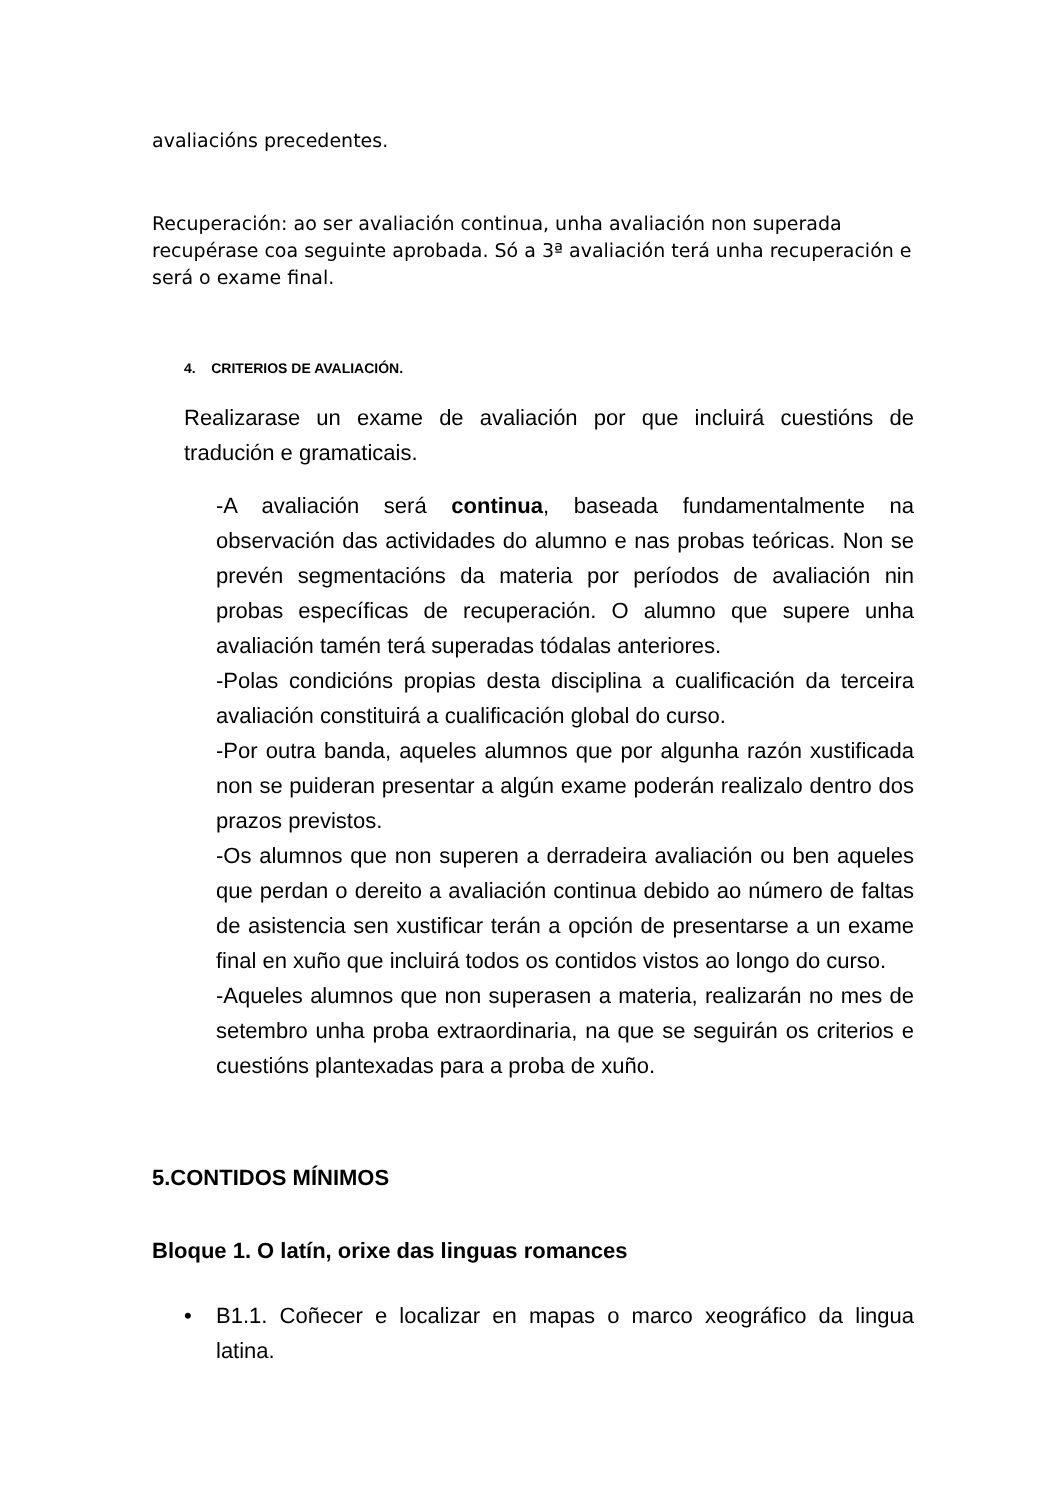avaliacións precedentes.
Recuperación: ao ser avaliación continua, unha avaliación non superada recupérase coa seguinte aprobada. Só a 3ª avaliación terá unha recuperación e será o exame final.
4. CRITERIOS DE AVALIACIÓN.
Realizarase un exame de avaliación por que incluirá cuestións de tradución e gramaticais.
-A avaliación será continua, baseada fundamentalmente na observación das actividades do alumno e nas probas teóricas. Non se prevén segmentacións da materia por períodos de avaliación nin probas específicas de recuperación. O alumno que supere unha avaliación tamén terá superadas tódalas anteriores.
-Polas condicións propias desta disciplina a cualificación da terceira avaliación constituirá a cualificación global do curso.
-Por outra banda, aqueles alumnos que por algunha razón xustificada non se puideran presentar a algún exame poderán realizalo dentro dos prazos previstos.
-Os alumnos que non superen a derradeira avaliación ou ben aqueles que perdan o dereito a avaliación continua debido ao número de faltas de asistencia sen xustificar terán a opción de presentarse a un exame final en xuño que incluirá todos os contidos vistos ao longo do curso.
-Aqueles alumnos que non superasen a materia, realizarán no mes de setembro unha proba extraordinaria, na que se seguirán os criterios e cuestións plantexadas para a proba de xuño.
5.CONTIDOS MÍNIMOS
Bloque 1. O latín, orixe das linguas romances
• B1.1. Coñecer e localizar en mapas o marco xeográfico da lingua latina.